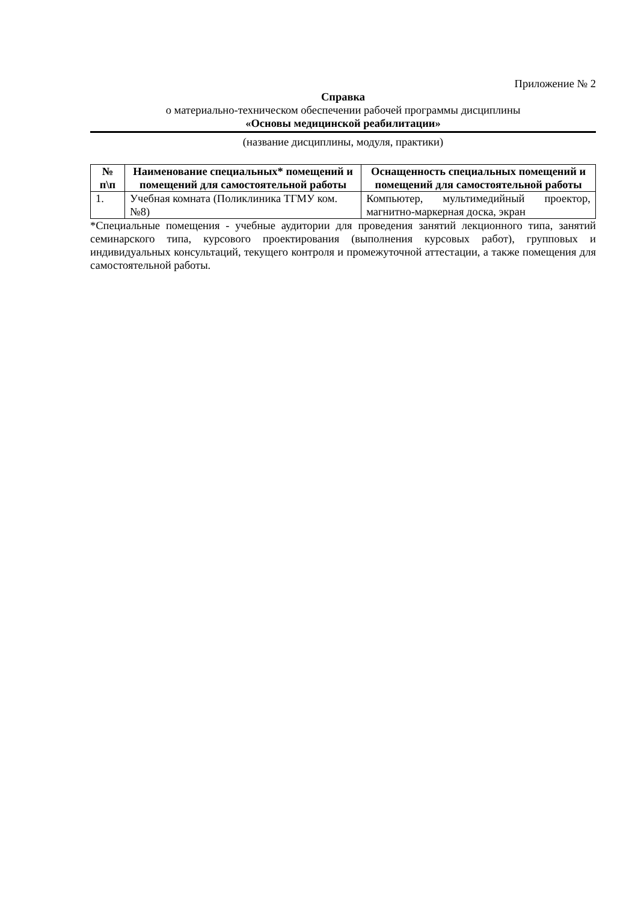Приложение № 2
Справка
о материально-техническом обеспечении рабочей программы дисциплины
«Основы медицинской реабилитации»
(название дисциплины, модуля, практики)
| № п\п | Наименование специальных* помещений и помещений для самостоятельной работы | Оснащенность специальных помещений и помещений для самостоятельной работы |
| --- | --- | --- |
| 1. | Учебная комната (Поликлиника ТГМУ ком.№8) | Компьютер, мультимедийный проектор, магнитно-маркерная доска, экран |
*Специальные помещения - учебные аудитории для проведения занятий лекционного типа, занятий семинарского типа, курсового проектирования (выполнения курсовых работ), групповых и индивидуальных консультаций, текущего контроля и промежуточной аттестации, а также помещения для самостоятельной работы.